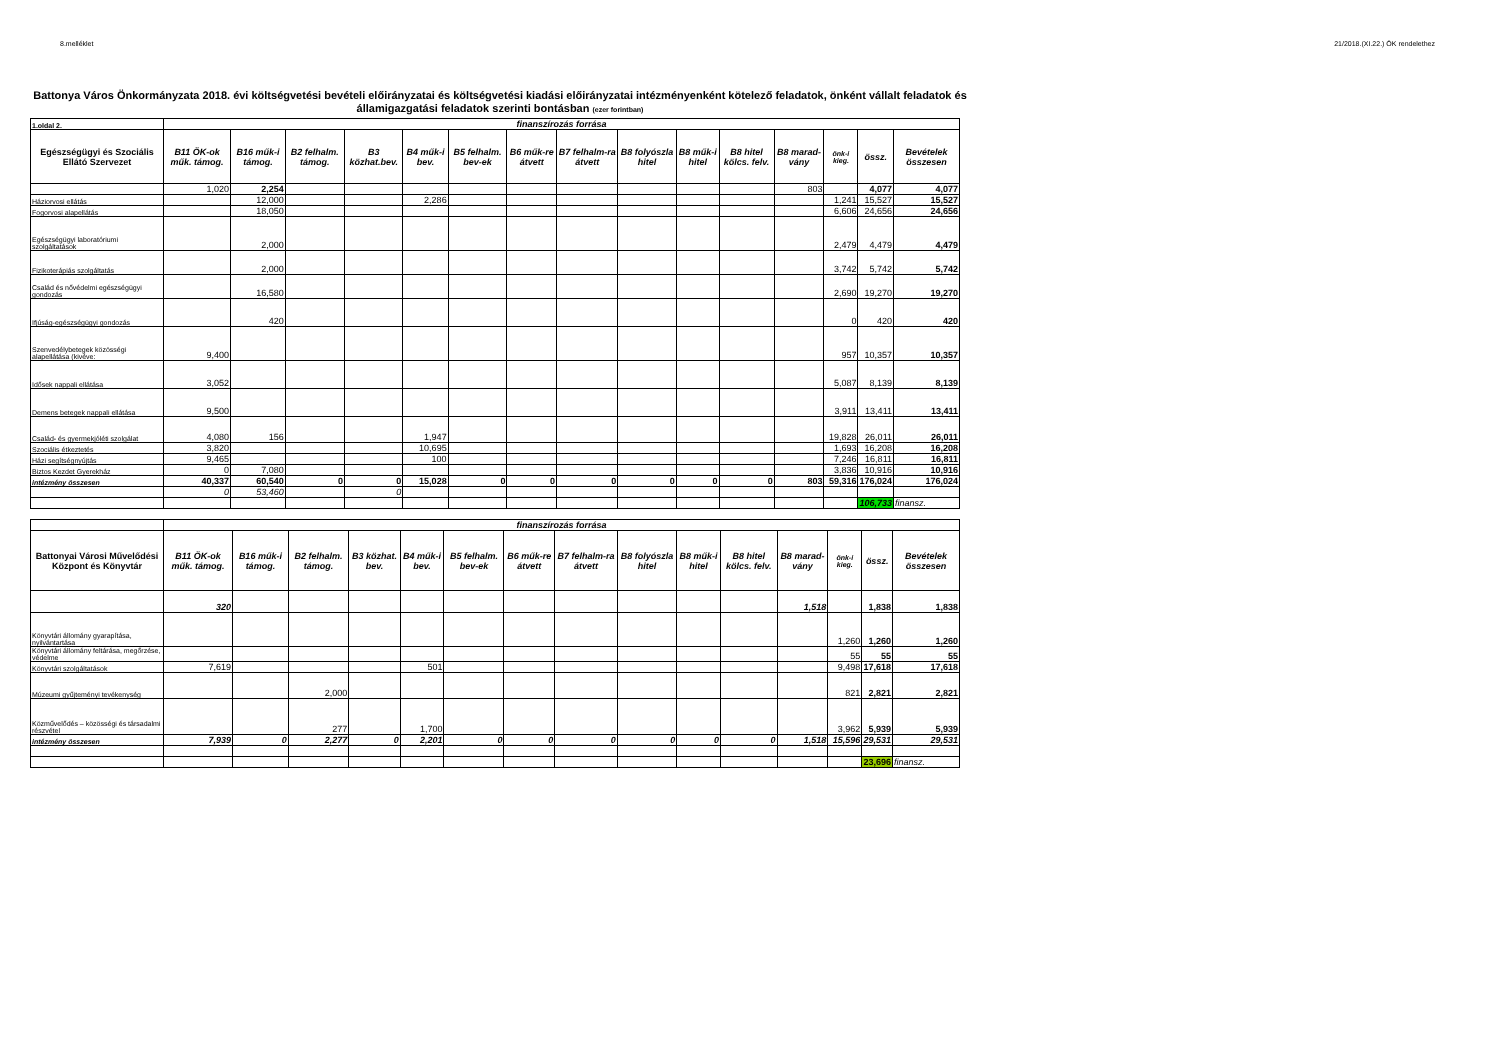8.melléklet 21/2018.(XI.22.) ÖK rendelethez
Battonya Város Önkormányzata 2018. évi költségvetési bevételi előirányzatai és költségvetési kiadási előirányzatai intézményenként kötelező feladatok, önként vállalt feladatok és államigazgatási feladatok szerinti bontásban (ezer forintban)
| 1.oldal 2. | finanszírozás forrása | | | | | | | | | | | | | | |
| Egészségügyi és Szociális Ellátó Szervezet | B11 ÖK-ok műk. támog. | B16 műk-i támog. | B2 felhalm. támog. | B3 közhat.bev. | B4 műk-i bev. | B5 felhalm. bev-ek | B6 műk-re átvett | B7 felhalm-ra átvett | B8 folyószla hitel | B8 műk-i hitel | B8 hitel kölcs. felv. | B8 marad-vány | önk-i kieg. | össz. | Bevételek összesen |
| | 1,020 | 2,254 | | | | | | | | | | 803 | | 4,077 | 4,077 |
| Háziorvosi ellátás | | 12,000 | | | 2,286 | | | | | | | | 1,241 | 15,527 | 15,527 |
| Fogorvosi alapellátás | | 18,050 | | | | | | | | | | | 6,606 | 24,656 | 24,656 |
| Egészségügyi laboratóriumi szolgáltatások | | 2,000 | | | | | | | | | | | 2,479 | 4,479 | 4,479 |
| Fizikoterápiás szolgáltatás | | 2,000 | | | | | | | | | | | 3,742 | 5,742 | 5,742 |
| Család és nővédelmi egészségügyi gondozás | | 16,580 | | | | | | | | | | | 2,690 | 19,270 | 19,270 |
| Ifjúság-egészségügyi gondozás | | 420 | | | | | | | | | | | 0 | 420 | 420 |
| Szenvedélybetegek közösségi alapellátása (kivéve: | 9,400 | | | | | | | | | | | | 957 | 10,357 | 10,357 |
| Idősek nappali ellátása | 3,052 | | | | | | | | | | | | 5,087 | 8,139 | 8,139 |
| Demens betegek nappali ellátása | 9,500 | | | | | | | | | | | | 3,911 | 13,411 | 13,411 |
| Család- és gyermekjóléti szolgálat | 4,080 | 156 | | | 1,947 | | | | | | | | 19,828 | 26,011 | 26,011 |
| Szociális étkeztetés | 3,820 | | | | 10,695 | | | | | | | | 1,693 | 16,208 | 16,208 |
| Házi segítségnyújtás | 9,465 | | | | 100 | | | | | | | | 7,246 | 16,811 | 16,811 |
| Biztos Kezdet Gyerekház | 0 | 7,080 | | | | | | | | | | | 3,836 | 10,916 | 10,916 |
| intézmény összesen | 40,337 | 60,540 | 0 | 0 | 15,028 | 0 | 0 | 0 | 0 | 0 | 0 | 803 | 59,316 | 176,024 | 176,024 |
| | 0 | 53,460 | | 0 | | | | | | | | | | | |
| | | | | | | | | | | | | | | 106,733 | finansz. |
| | finanszírozás forrása | | | | | | | | | | | | | | |
| Battonyai Városi Művelődési Központ és Könyvtár | B11 ÖK-ok műk. támog. | B16 műk-i támog. | B2 felhalm. támog. | B3 közhat. bev. | B4 műk-i bev. | B5 felhalm. bev-ek | B6 műk-re átvett | B7 felhalm-ra átvett | B8 folyószla hitel | B8 műk-i hitel | B8 hitel kölcs. felv. | B8 marad-vány | önk-i kieg. | össz. | Bevételek összesen |
| | 320 | | | | | | | | | | | 1,518 | | 1,838 | 1,838 |
| Könyvtári állomány gyarapítása, nyilvántartása | | | | | | | | | | | | | 1,260 | 1,260 | 1,260 |
| Könyvtári állomány feltárása, megőrzése, védelme | | | | | | | | | | | | | 55 | 55 | 55 |
| Könyvtári szolgáltatások | 7,619 | | | | 501 | | | | | | | | 9,498 | 17,618 | 17,618 |
| Múzeumi gyűjteményi tevékenység | | | 2,000 | | | | | | | | | | 821 | 2,821 | 2,821 |
| Közművelődés – közösségi és társadalmi részvétel | | | 277 | | 1,700 | | | | | | | | 3,962 | 5,939 | 5,939 |
| intézmény összesen | 7,939 | 0 | 2,277 | 0 | 2,201 | 0 | 0 | 0 | 0 | 0 | 0 | 1,518 | 15,596 | 29,531 | 29,531 |
| | | | | | | | | | | | | | | 23,696 | finansz. |